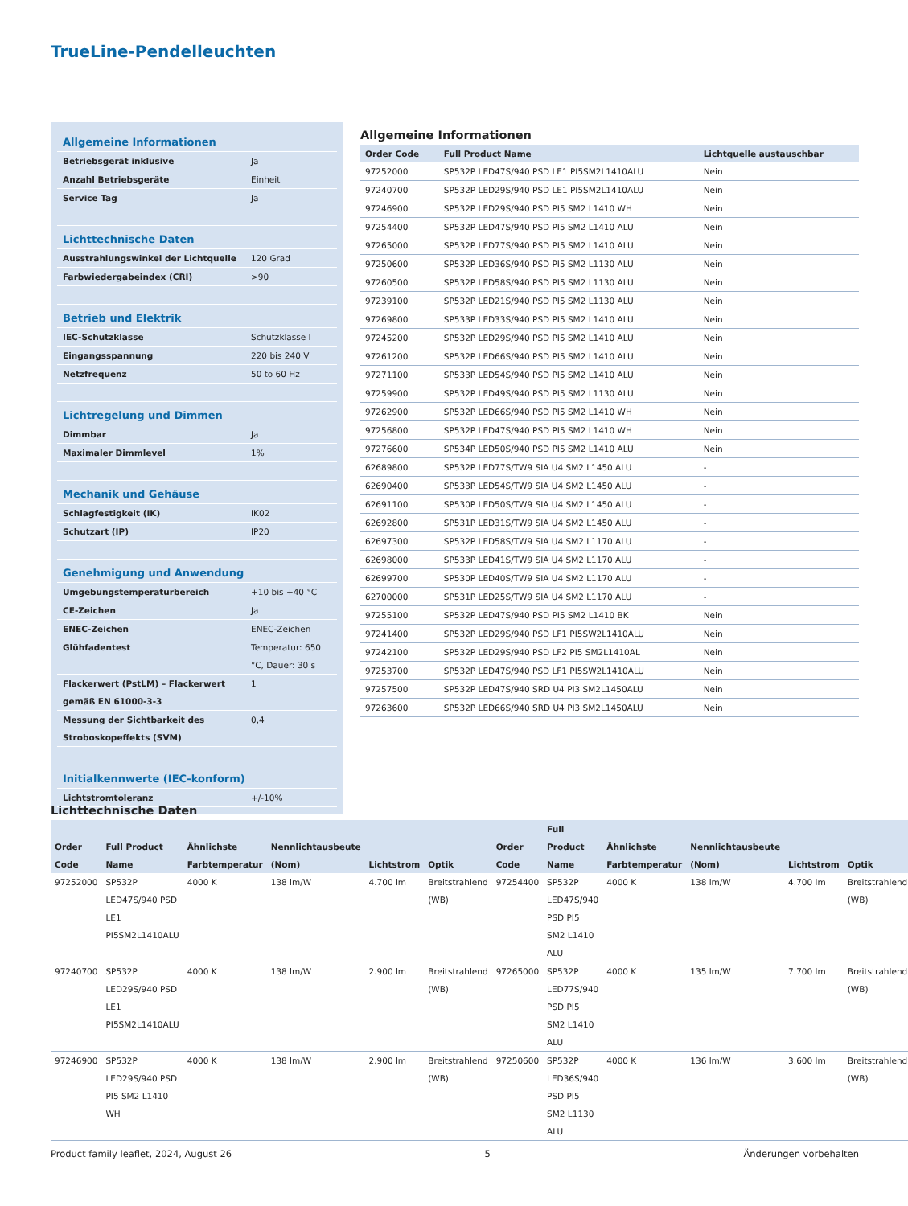TrueLine-Pendelleuchten
| Allgemeine Informationen | |
| Betriebsgerät inklusive | Ja |
| Anzahl Betriebsgeräte | Einheit |
| Service Tag | Ja |
| Lichttechnische Daten | |
| Ausstrahlungswinkel der Lichtquelle | 120 Grad |
| Farbwiedergabeindex (CRI) | >90 |
| Betrieb und Elektrik | |
| IEC-Schutzklasse | Schutzklasse I |
| Eingangsspannung | 220 bis 240 V |
| Netzfrequenz | 50 to 60 Hz |
| Lichtregelung und Dimmen | |
| Dimmbar | Ja |
| Maximaler Dimmlevel | 1% |
| Mechanik und Gehäuse | |
| Schlagfestigkeit (IK) | IK02 |
| Schutzart (IP) | IP20 |
| Genehmigung und Anwendung | |
| Umgebungstemperaturbereich | +10 bis +40 °C |
| CE-Zeichen | Ja |
| ENEC-Zeichen | ENEC-Zeichen |
| Glühfadentest | Temperatur: 650 °C, Dauer: 30 s |
| Flackerwert (PstLM) – Flackerwert gemäß EN 61000-3-3 | 1 |
| Messung der Sichtbarkeit des Stroboskopeffekts (SVM) | 0,4 |
| Initialkennwerte (IEC-konform) | |
| Lichtstromtoleranz | +/-10% |
Allgemeine Informationen
| Order Code | Full Product Name | Lichtquelle austauschbar |
| --- | --- | --- |
| 97252000 | SP532P LED47S/940 PSD LE1 PI5SM2L1410ALU | Nein |
| 97240700 | SP532P LED29S/940 PSD LE1 PI5SM2L1410ALU | Nein |
| 97246900 | SP532P LED29S/940 PSD PI5 SM2 L1410 WH | Nein |
| 97254400 | SP532P LED47S/940 PSD PI5 SM2 L1410 ALU | Nein |
| 97265000 | SP532P LED77S/940 PSD PI5 SM2 L1410 ALU | Nein |
| 97250600 | SP532P LED36S/940 PSD PI5 SM2 L1130 ALU | Nein |
| 97260500 | SP532P LED58S/940 PSD PI5 SM2 L1130 ALU | Nein |
| 97239100 | SP532P LED21S/940 PSD PI5 SM2 L1130 ALU | Nein |
| 97269800 | SP533P LED33S/940 PSD PI5 SM2 L1410 ALU | Nein |
| 97245200 | SP532P LED29S/940 PSD PI5 SM2 L1410 ALU | Nein |
| 97261200 | SP532P LED66S/940 PSD PI5 SM2 L1410 ALU | Nein |
| 97271100 | SP533P LED54S/940 PSD PI5 SM2 L1410 ALU | Nein |
| 97259900 | SP532P LED49S/940 PSD PI5 SM2 L1130 ALU | Nein |
| 97262900 | SP532P LED66S/940 PSD PI5 SM2 L1410 WH | Nein |
| 97256800 | SP532P LED47S/940 PSD PI5 SM2 L1410 WH | Nein |
| 97276600 | SP534P LED50S/940 PSD PI5 SM2 L1410 ALU | Nein |
| 62689800 | SP532P LED77S/TW9 SIA U4 SM2 L1450 ALU | - |
| 62690400 | SP533P LED54S/TW9 SIA U4 SM2 L1450 ALU | - |
| 62691100 | SP530P LED50S/TW9 SIA U4 SM2 L1450 ALU | - |
| 62692800 | SP531P LED31S/TW9 SIA U4 SM2 L1450 ALU | - |
| 62697300 | SP532P LED58S/TW9 SIA U4 SM2 L1170 ALU | - |
| 62698000 | SP533P LED41S/TW9 SIA U4 SM2 L1170 ALU | - |
| 62699700 | SP530P LED40S/TW9 SIA U4 SM2 L1170 ALU | - |
| 62700000 | SP531P LED25S/TW9 SIA U4 SM2 L1170 ALU | - |
| 97255100 | SP532P LED47S/940 PSD PI5 SM2 L1410 BK | Nein |
| 97241400 | SP532P LED29S/940 PSD LF1 PI5SW2L1410ALU | Nein |
| 97242100 | SP532P LED29S/940 PSD LF2 PI5 SM2L1410AL | Nein |
| 97253700 | SP532P LED47S/940 PSD LF1 PI5SW2L1410ALU | Nein |
| 97257500 | SP532P LED47S/940 SRD U4 PI3 SM2L1450ALU | Nein |
| 97263600 | SP532P LED66S/940 SRD U4 PI3 SM2L1450ALU | Nein |
Lichttechnische Daten
| Order Code | Full Product Name | Ähnlichste Farbtemperatur | Nennlichtausbeute (Nom) | Lichtstrom | Optik | Order Code | Full Product Name | Ähnlichste Farbtemperatur | Nennlichtausbeute (Nom) | Lichtstrom | Optik |
| --- | --- | --- | --- | --- | --- | --- | --- | --- | --- | --- | --- |
| 97252000 | SP532P LED47S/940 PSD LE1 PI5SM2L1410ALU | 4000 K | 138 lm/W | 4.700 lm | Breitstrahlend (WB) | 97254400 | SP532P LED47S/940 PSD PI5 SM2 L1410 ALU | 4000 K | 138 lm/W | 4.700 lm | Breitstrahlend (WB) |
| 97240700 | SP532P LED29S/940 PSD LE1 PI5SM2L1410ALU | 4000 K | 138 lm/W | 2.900 lm | Breitstrahlend (WB) | 97265000 | SP532P LED77S/940 PSD PI5 SM2 L1410 ALU | 4000 K | 135 lm/W | 7.700 lm | Breitstrahlend (WB) |
| 97246900 | SP532P LED29S/940 PSD PI5 SM2 L1410 WH | 4000 K | 138 lm/W | 2.900 lm | Breitstrahlend (WB) | 97250600 | SP532P LED36S/940 PSD PI5 SM2 L1130 ALU | 4000 K | 136 lm/W | 3.600 lm | Breitstrahlend (WB) |
Product family leaflet, 2024, August 26 5 Änderungen vorbehalten